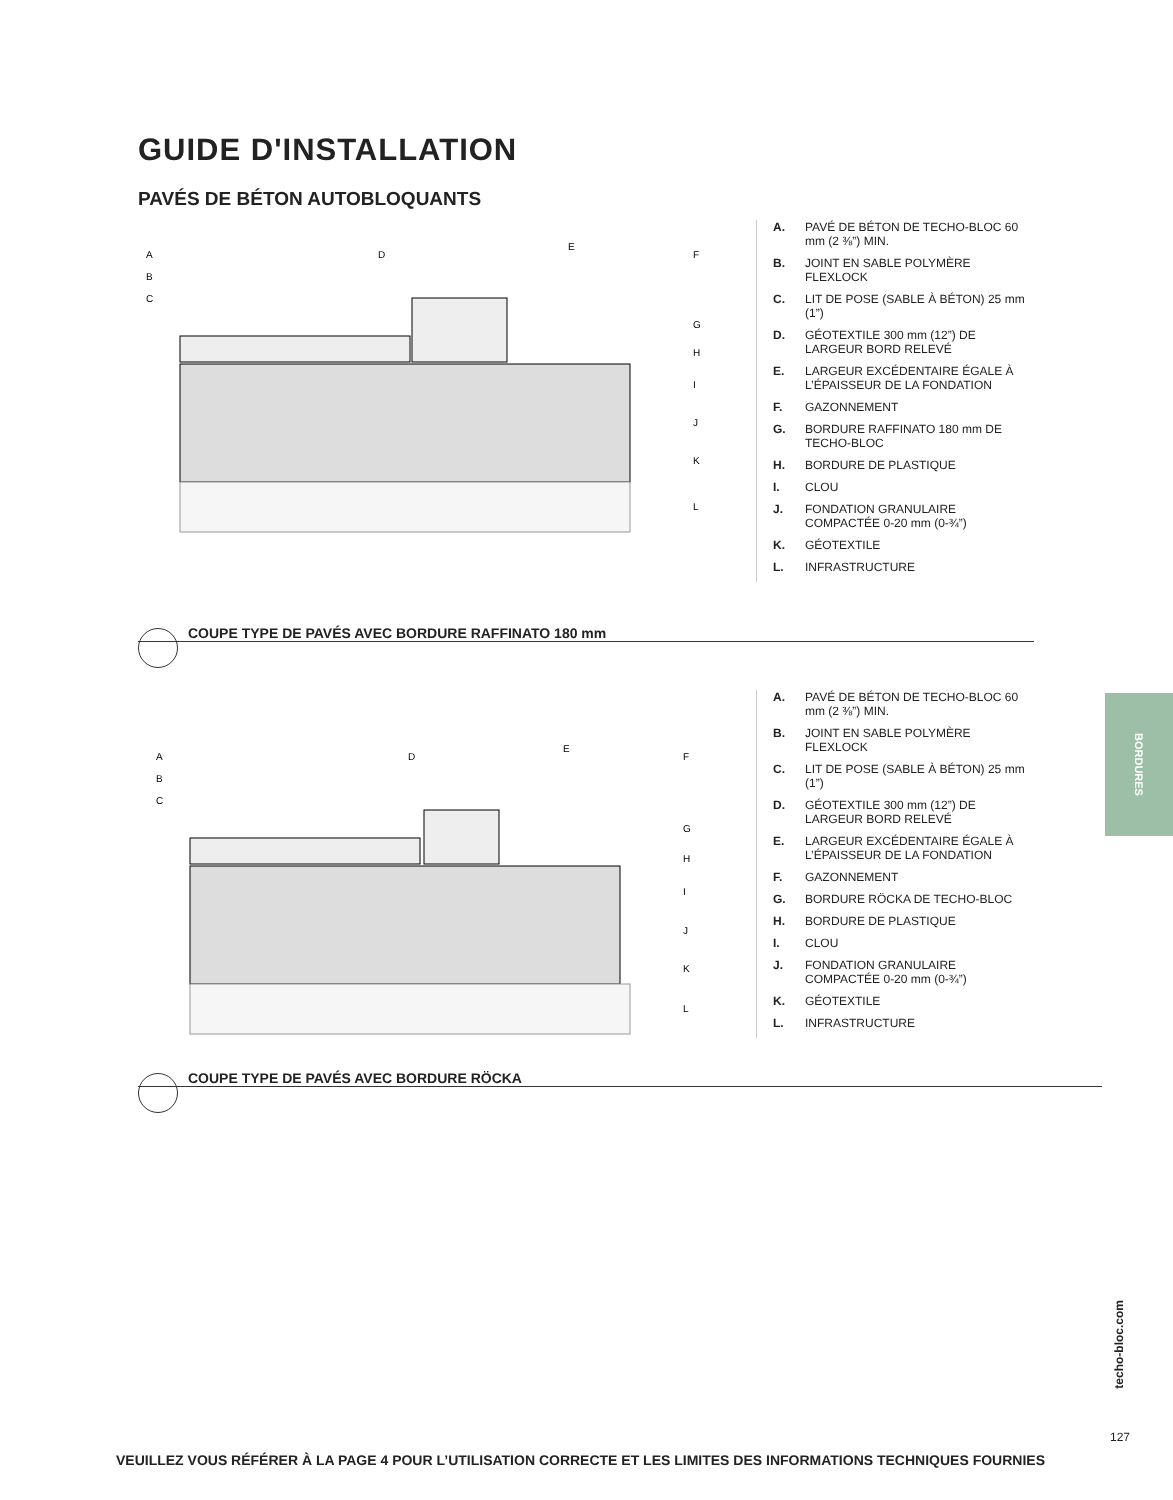GUIDE D'INSTALLATION
PAVÉS DE BÉTON AUTOBLOQUANTS
A
B
C
D
E
F
G
H
I
J
K
L
A. PAVÉ DE BÉTON DE TECHO-BLOC 60 mm (2 ⅜”) MIN.
B. JOINT EN SABLE POLYMÈRE FLEXLOCK
C. LIT DE POSE (SABLE À BÉTON) 25 mm (1”)
D. GÉOTEXTILE 300 mm (12”) DE LARGEUR BORD RELEVÉ
E. LARGEUR EXCÉDENTAIRE ÉGALE À L’ÉPAISSEUR DE LA FONDATION
F. GAZONNEMENT
G. BORDURE RAFFINATO 180 mm DE TECHO-BLOC
H. BORDURE DE PLASTIQUE
I. CLOU
J. FONDATION GRANULAIRE COMPACTÉE 0-20 mm (0-¾”)
K. GÉOTEXTILE
L. INFRASTRUCTURE
COUPE TYPE DE PAVÉS AVEC BORDURE RAFFINATO 180 mm
A
B
C
D
E
F
G
H
I
J
K
L
A. PAVÉ DE BÉTON DE TECHO-BLOC 60 mm (2 ⅜”) MIN.
B. JOINT EN SABLE POLYMÈRE FLEXLOCK
C. LIT DE POSE (SABLE À BÉTON) 25 mm (1”)
D. GÉOTEXTILE 300 mm (12”) DE LARGEUR BORD RELEVÉ
E. LARGEUR EXCÉDENTAIRE ÉGALE À L’ÉPAISSEUR DE LA FONDATION
F. GAZONNEMENT
G. BORDURE RÖCKA DE TECHO-BLOC
H. BORDURE DE PLASTIQUE
I. CLOU
J. FONDATION GRANULAIRE COMPACTÉE 0-20 mm (0-¾”)
K. GÉOTEXTILE
L. INFRASTRUCTURE
COUPE TYPE DE PAVÉS AVEC BORDURE RÖCKA
BORDURES
techo-bloc.com
127
VEUILLEZ VOUS RÉFÉRER À LA PAGE 4 POUR L’UTILISATION CORRECTE ET LES LIMITES DES INFORMATIONS TECHNIQUES FOURNIES